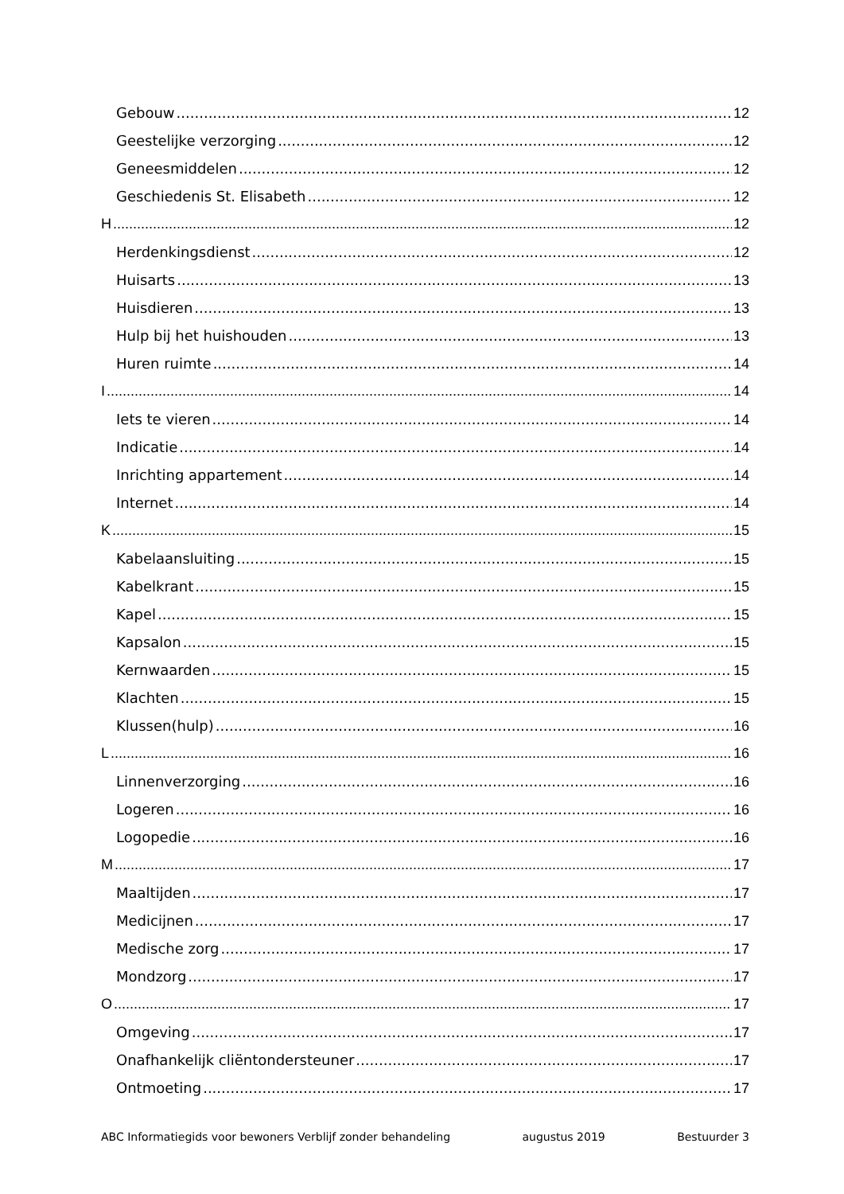Gebouw 12
Geestelijke verzorging 12
Geneesmiddelen 12
Geschiedenis St. Elisabeth 12
H 12
Herdenkingsdienst 12
Huisarts 13
Huisdieren 13
Hulp bij het huishouden 13
Huren ruimte 14
I 14
Iets te vieren 14
Indicatie 14
Inrichting appartement 14
Internet 14
K 15
Kabelaansluiting 15
Kabelkrant 15
Kapel 15
Kapsalon 15
Kernwaarden 15
Klachten 15
Klussen(hulp) 16
L 16
Linnenverzorging 16
Logeren 16
Logopedie 16
M 17
Maaltijden 17
Medicijnen 17
Medische zorg 17
Mondzorg 17
O 17
Omgeving 17
Onafhankelijk cliëntondersteuner 17
Ontmoeting 17
ABC Informatiegids voor bewoners Verblijf zonder behandeling augustus 2019 Bestuurder 3